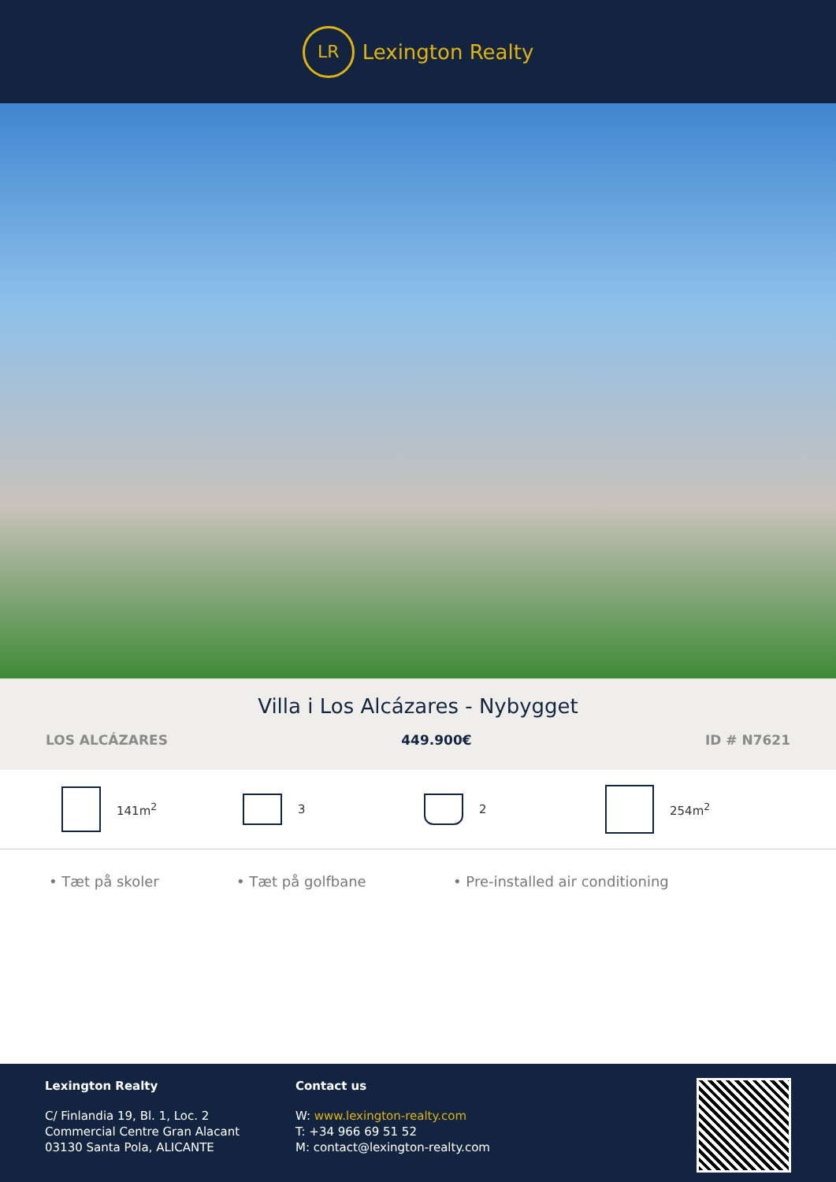LR
Lexington Realty
Villa i Los Alcázares - Nybygget
LOS ALCÁZARES 449.900€ ID # N7621
141m<sup>2</sup> 3 2 254m<sup>2</sup>
• Tæt på skoler • Tæt på golfbane • Pre-installed air conditioning
Lexington Realty
C/ Finlandia 19, Bl. 1, Loc. 2
Commercial Centre Gran Alacant
03130 Santa Pola, ALICANTE
Contact us
W: www.lexington-realty.com
T: +34 966 69 51 52
M: contact@lexington-realty.com